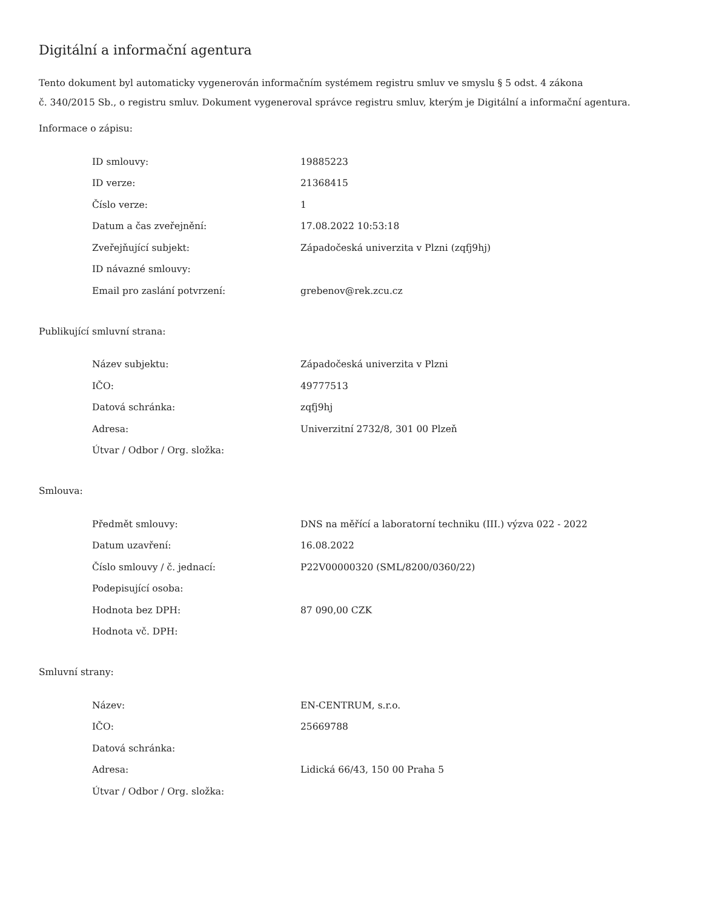Digitální a informační agentura
Tento dokument byl automaticky vygenerován informačním systémem registru smluv ve smyslu § 5 odst. 4 zákona
č. 340/2015 Sb., o registru smluv. Dokument vygeneroval správce registru smluv, kterým je Digitální a informační agentura.
Informace o zápisu:
| ID smlouvy: | 19885223 |
| ID verze: | 21368415 |
| Číslo verze: | 1 |
| Datum a čas zveřejnění: | 17.08.2022 10:53:18 |
| Zveřejňující subjekt: | Západočeská univerzita v Plzni (zqfj9hj) |
| ID návazné smlouvy: | |
| Email pro zaslání potvrzení: | grebenov@rek.zcu.cz |
Publikující smluvní strana:
| Název subjektu: | Západočeská univerzita v Plzni |
| IČO: | 49777513 |
| Datová schránka: | zqfj9hj |
| Adresa: | Univerzitní 2732/8, 301 00 Plzeň |
| Útvar / Odbor / Org. složka: | |
Smlouva:
| Předmět smlouvy: | DNS na měřící a laboratorní techniku (III.) výzva 022 - 2022 |
| Datum uzavření: | 16.08.2022 |
| Číslo smlouvy / č. jednací: | P22V00000320 (SML/8200/0360/22) |
| Podepisující osoba: | |
| Hodnota bez DPH: | 87 090,00 CZK |
| Hodnota vč. DPH: | |
Smluvní strany:
| Název: | EN-CENTRUM, s.r.o. |
| IČO: | 25669788 |
| Datová schránka: | |
| Adresa: | Lidická 66/43, 150 00 Praha 5 |
| Útvar / Odbor / Org. složka: | |